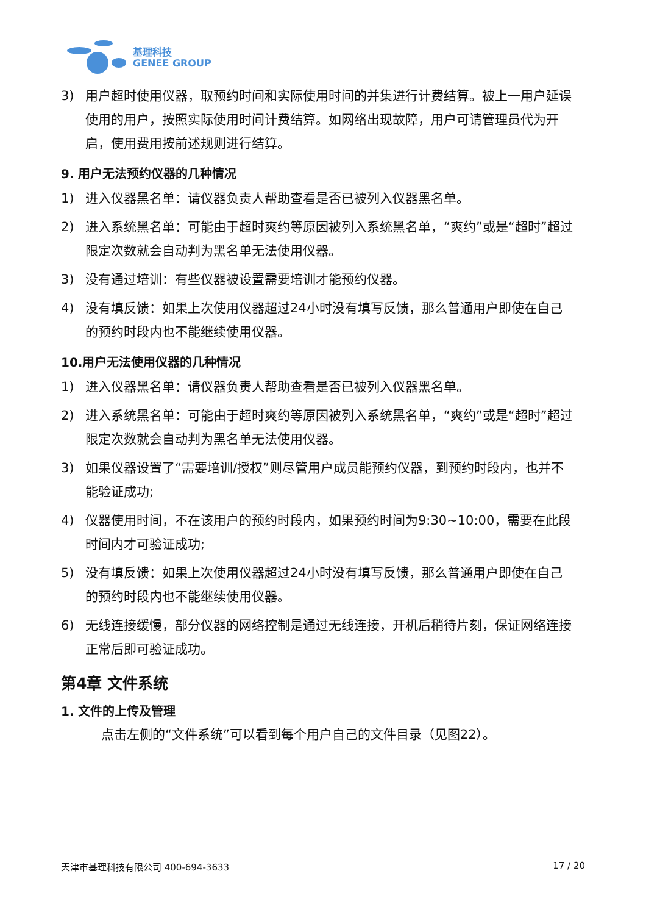基理科技
GENEE GROUP
3) 用户超时使用仪器，取预约时间和实际使用时间的并集进行计费结算。被上一用户延误使用的用户，按照实际使用时间计费结算。如网络出现故障，用户可请管理员代为开启，使用费用按前述规则进行结算。
9. 用户无法预约仪器的几种情况
1) 进入仪器黑名单：请仪器负责人帮助查看是否已被列入仪器黑名单。
2) 进入系统黑名单：可能由于超时爽约等原因被列入系统黑名单，“爽约”或是“超时”超过限定次数就会自动判为黑名单无法使用仪器。
3) 没有通过培训：有些仪器被设置需要培训才能预约仪器。
4) 没有填反馈：如果上次使用仪器超过24小时没有填写反馈，那么普通用户即使在自己的预约时段内也不能继续使用仪器。
10.用户无法使用仪器的几种情况
1) 进入仪器黑名单：请仪器负责人帮助查看是否已被列入仪器黑名单。
2) 进入系统黑名单：可能由于超时爽约等原因被列入系统黑名单，“爽约”或是“超时”超过限定次数就会自动判为黑名单无法使用仪器。
3) 如果仪器设置了“需要培训/授权”则尽管用户成员能预约仪器，到预约时段内，也并不能验证成功;
4) 仪器使用时间，不在该用户的预约时段内，如果预约时间为9:30~10:00，需要在此段时间内才可验证成功;
5) 没有填反馈：如果上次使用仪器超过24小时没有填写反馈，那么普通用户即使在自己的预约时段内也不能继续使用仪器。
6) 无线连接缓慢，部分仪器的网络控制是通过无线连接，开机后稍待片刻，保证网络连接正常后即可验证成功。
第4章 文件系统
1. 文件的上传及管理
点击左侧的“文件系统”可以看到每个用户自己的文件目录（见图22）。
天津市基理科技有限公司 400-694-3633 17 / 20